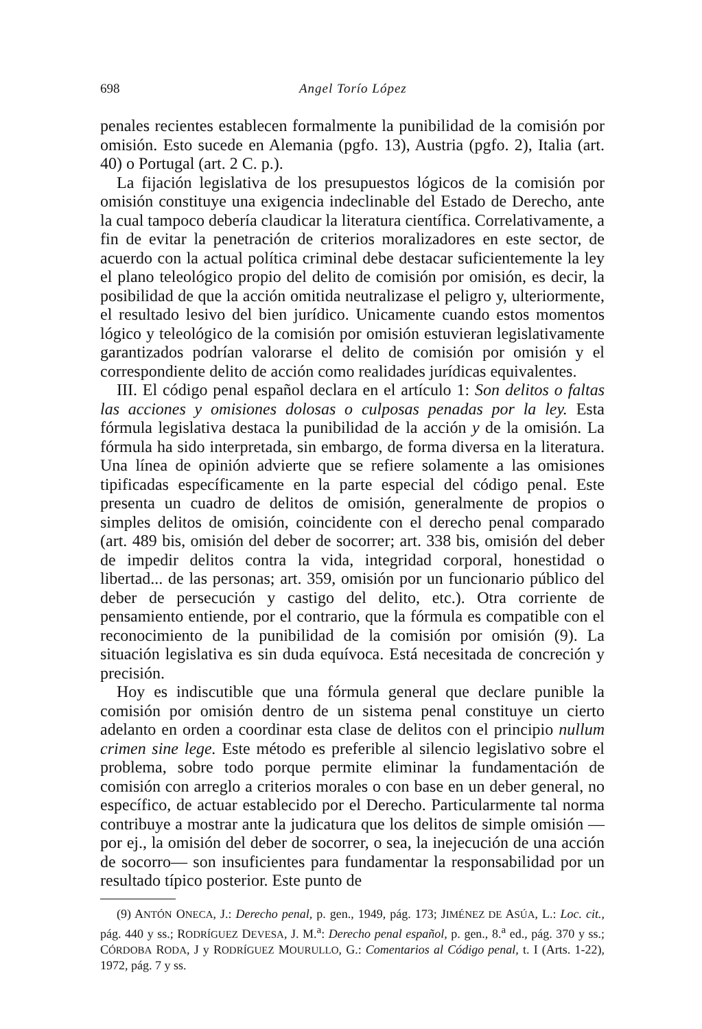698 Angel Torío López
penales recientes establecen formalmente la punibilidad de la comisión por omisión. Esto sucede en Alemania (pgfo. 13), Austria (pgfo. 2), Italia (art. 40) o Portugal (art. 2 C. p.).
La fijación legislativa de los presupuestos lógicos de la comisión por omisión constituye una exigencia indeclinable del Estado de Derecho, ante la cual tampoco debería claudicar la literatura científica. Correlativamente, a fin de evitar la penetración de criterios moralizadores en este sector, de acuerdo con la actual política criminal debe destacar suficientemente la ley el plano teleológico propio del delito de comisión por omisión, es decir, la posibilidad de que la acción omitida neutralizase el peligro y, ulteriormente, el resultado lesivo del bien jurídico. Unicamente cuando estos momentos lógico y teleológico de la comisión por omisión estuvieran legislativamente garantizados podrían valorarse el delito de comisión por omisión y el correspondiente delito de acción como realidades jurídicas equivalentes.
III. El código penal español declara en el artículo 1: Son delitos o faltas las acciones y omisiones dolosas o culposas penadas por la ley. Esta fórmula legislativa destaca la punibilidad de la acción y de la omisión. La fórmula ha sido interpretada, sin embargo, de forma diversa en la literatura. Una línea de opinión advierte que se refiere solamente a las omisiones tipificadas específicamente en la parte especial del código penal. Este presenta un cuadro de delitos de omisión, generalmente de propios o simples delitos de omisión, coincidente con el derecho penal comparado (art. 489 bis, omisión del deber de socorrer; art. 338 bis, omisión del deber de impedir delitos contra la vida, integridad corporal, honestidad o libertad... de las personas; art. 359, omisión por un funcionario público del deber de persecución y castigo del delito, etc.). Otra corriente de pensamiento entiende, por el contrario, que la fórmula es compatible con el reconocimiento de la punibilidad de la comisión por omisión (9). La situación legislativa es sin duda equívoca. Está necesitada de concreción y precisión.
Hoy es indiscutible que una fórmula general que declare punible la comisión por omisión dentro de un sistema penal constituye un cierto adelanto en orden a coordinar esta clase de delitos con el principio nullum crimen sine lege. Este método es preferible al silencio legislativo sobre el problema, sobre todo porque permite eliminar la fundamentación de comisión con arreglo a criterios morales o con base en un deber general, no específico, de actuar establecido por el Derecho. Particularmente tal norma contribuye a mostrar ante la judicatura que los delitos de simple omisión —por ej., la omisión del deber de socorrer, o sea, la inejecución de una acción de socorro— son insuficientes para fundamentar la responsabilidad por un resultado típico posterior. Este punto de
(9) ANTÓN ONECA, J.: Derecho penal, p. gen., 1949, pág. 173; JIMÉNEZ DE ASÚA, L.: Loc. cit., pág. 440 y ss.; RODRÍGUEZ DEVESA, J. M.<sup>a</sup>: Derecho penal español, p. gen., 8.<sup>a</sup> ed., pág. 370 y ss.; CÓRDOBA RODA, J y RODRÍGUEZ MOURULLO, G.: Comentarios al Código penal, t. I (Arts. 1-22), 1972, pág. 7 y ss.